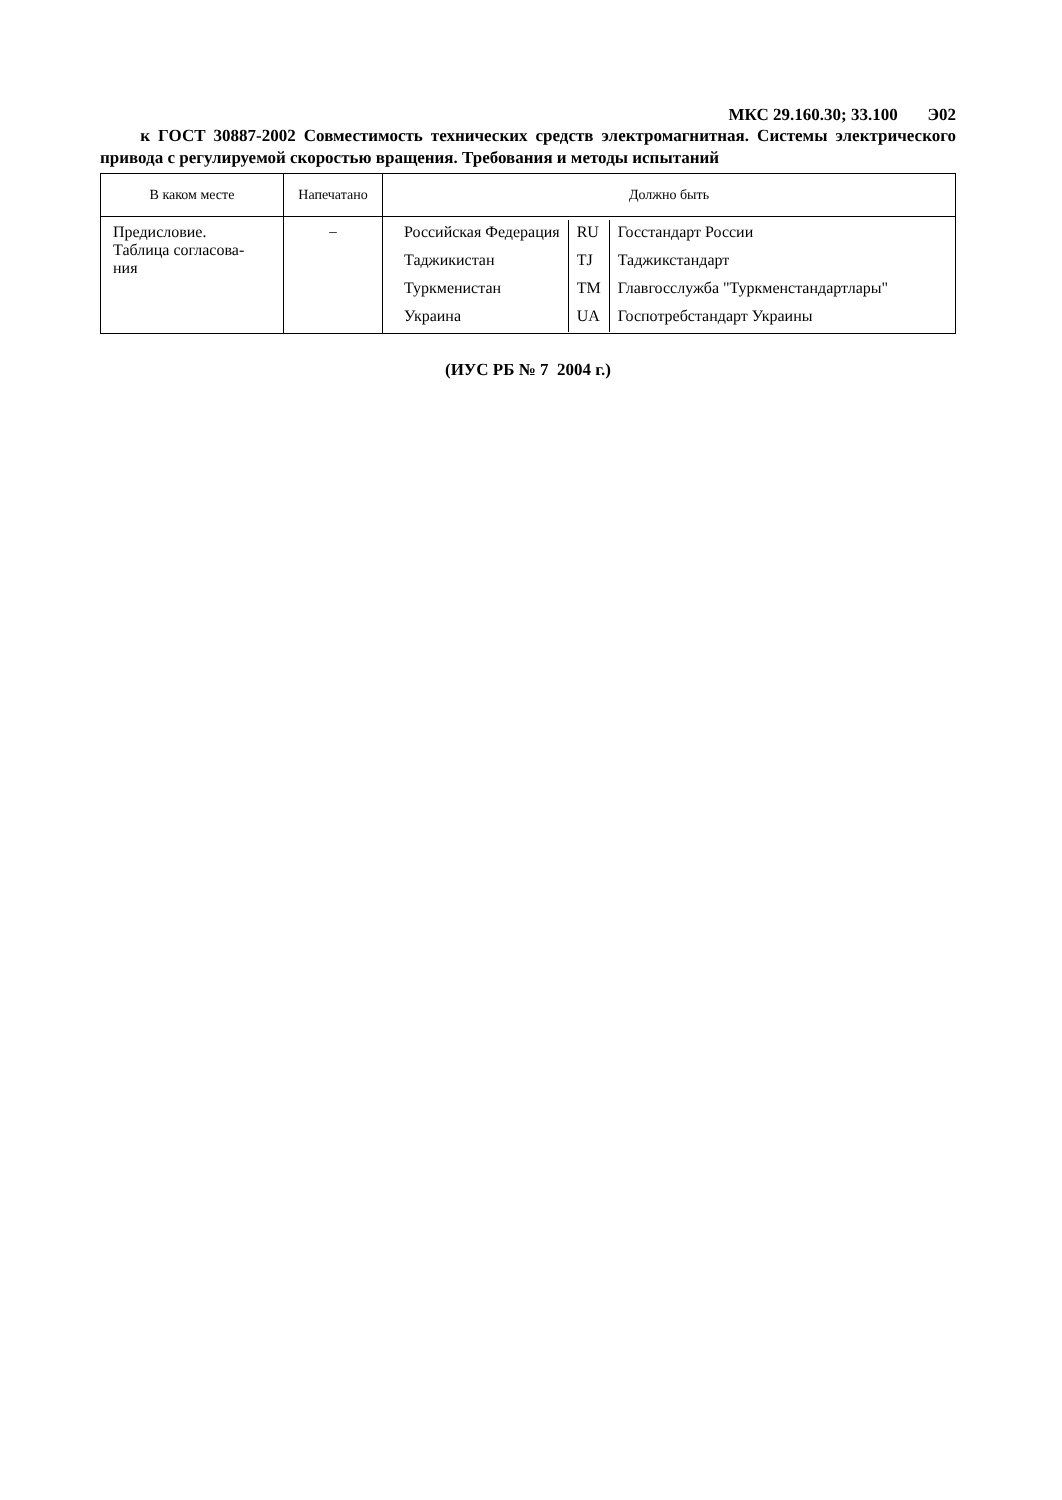МКС 29.160.30; 33.100 Э02
к ГОСТ 30887-2002 Совместимость технических средств электромагнитная. Системы электрического привода с регулируемой скоростью вращения. Требования и методы испытаний
| В каком месте | Напечатано | Должно быть |
| --- | --- | --- |
| Предисловие. Таблица согласова- ния | – | / Российская Федерация / RU / Госстандарт России / / Таджикистан / TJ / Таджикстандарт / / Туркменистан / TM / Главгосслужба "Туркменстандартлары" / / Украина / UA / Госпотребстандарт Украины / |
(ИУС РБ № 7 2004 г.)